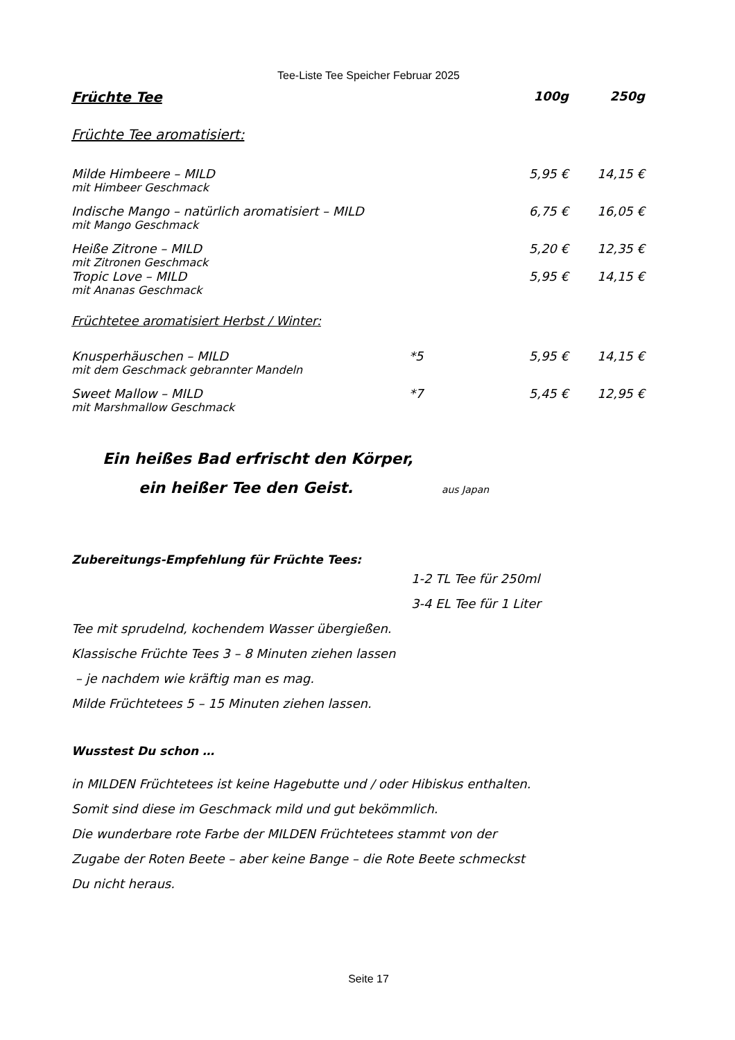Tee-Liste Tee Speicher Februar 2025
| Früchte Tee | | 100g | 250g |
| --- | --- | --- | --- |
| Früchte Tee aromatisiert: | | | |
| Milde Himbeere – MILD | | 5,95 € | 14,15 € |
| mit Himbeer Geschmack | | | |
| Indische Mango – natürlich aromatisiert – MILD | | 6,75 € | 16,05 € |
| mit Mango Geschmack | | | |
| Heiße Zitrone – MILD | | 5,20 € | 12,35 € |
| mit Zitronen Geschmack | | | |
| Tropic Love – MILD | | 5,95 € | 14,15 € |
| mit Ananas Geschmack | | | |
| Früchtetee aromatisiert Herbst / Winter: | | | |
| Knusperhäuschen – MILD | *5 | 5,95 € | 14,15 € |
| mit dem Geschmack gebrannter Mandeln | | | |
| Sweet Mallow – MILD | *7 | 5,45 € | 12,95 € |
| mit Marshmallow Geschmack | | | |
Ein heißes Bad erfrischt den Körper,
ein heißer Tee den Geist. aus Japan
Zubereitungs-Empfehlung für Früchte Tees:
1-2 TL Tee für 250ml
3-4 EL Tee für 1 Liter
Tee mit sprudelnd, kochendem Wasser übergießen.
Klassische Früchte Tees 3 – 8 Minuten ziehen lassen
– je nachdem wie kräftig man es mag.
Milde Früchtetees 5 – 15 Minuten ziehen lassen.
Wusstest Du schon …
in MILDEN Früchtetees ist keine Hagebutte und / oder Hibiskus enthalten.
Somit sind diese im Geschmack mild und gut bekömmlich.
Die wunderbare rote Farbe der MILDEN Früchtetees stammt von der
Zugabe der Roten Beete – aber keine Bange – die Rote Beete schmeckst
Du nicht heraus.
Seite 17